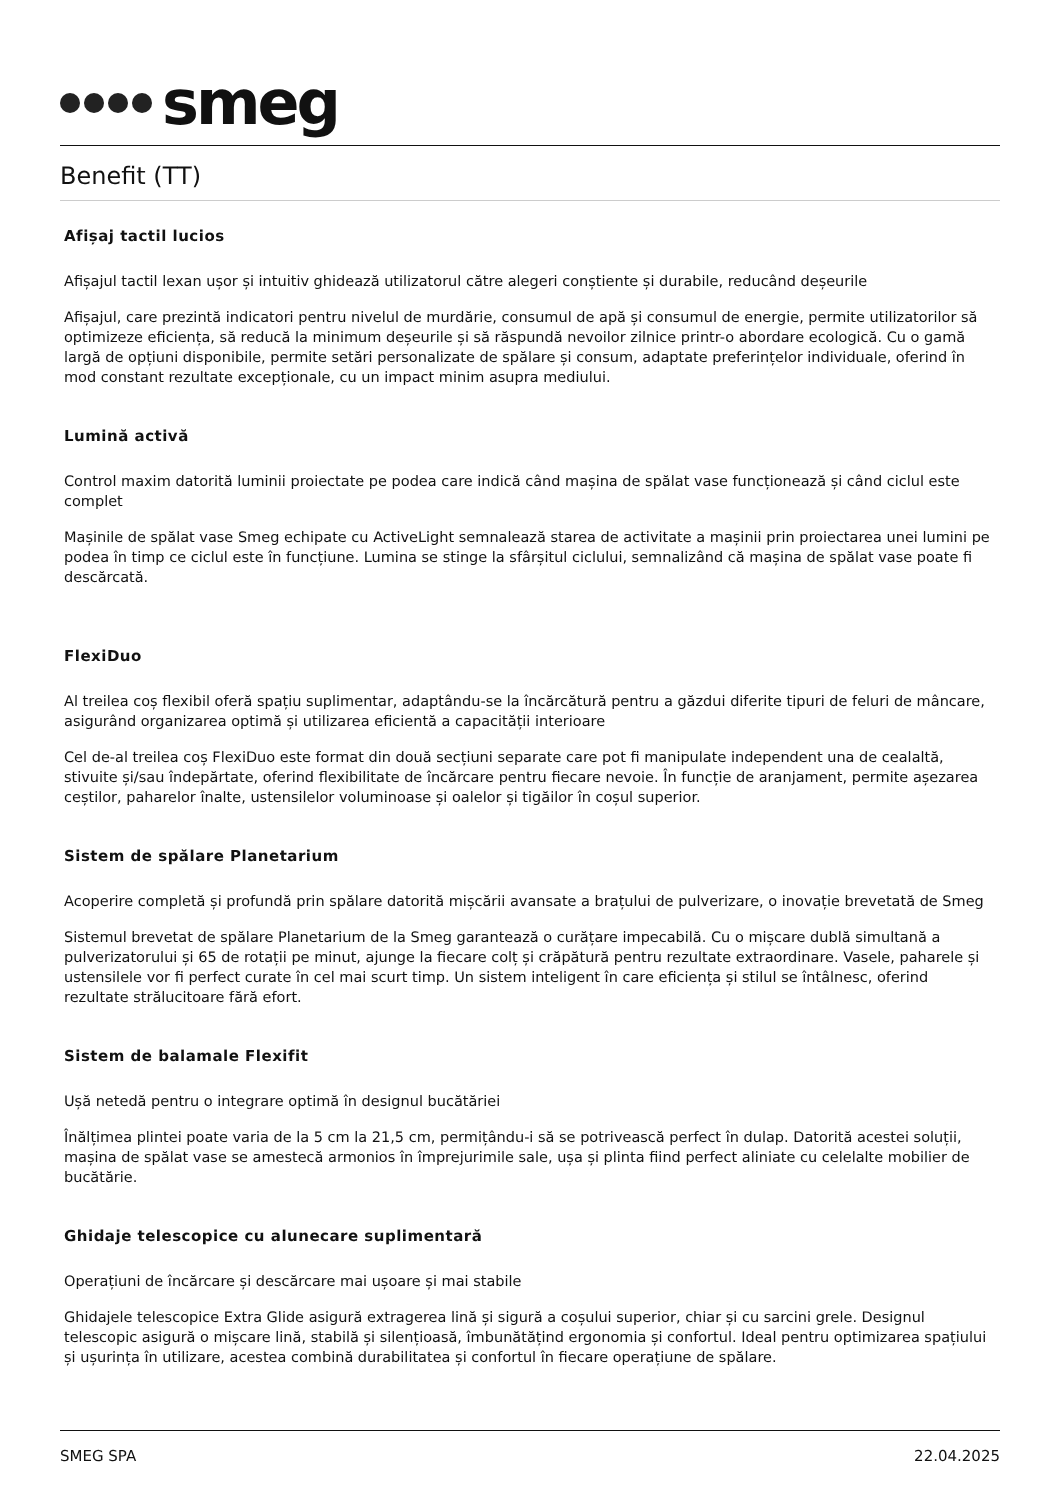smeg
Benefit (TT)
Afișaj tactil lucios
Afișajul tactil lexan ușor și intuitiv ghidează utilizatorul către alegeri conștiente și durabile, reducând deșeurile
Afișajul, care prezintă indicatori pentru nivelul de murdărie, consumul de apă și consumul de energie, permite utilizatorilor să optimizeze eficiența, să reducă la minimum deșeurile și să răspundă nevoilor zilnice printr-o abordare ecologică. Cu o gamă largă de opțiuni disponibile, permite setări personalizate de spălare și consum, adaptate preferințelor individuale, oferind în mod constant rezultate excepționale, cu un impact minim asupra mediului.
Lumină activă
Control maxim datorită luminii proiectate pe podea care indică când mașina de spălat vase funcționează și când ciclul este complet
Mașinile de spălat vase Smeg echipate cu ActiveLight semnalează starea de activitate a mașinii prin proiectarea unei lumini pe podea în timp ce ciclul este în funcțiune. Lumina se stinge la sfârșitul ciclului, semnalizând că mașina de spălat vase poate fi descărcată.
FlexiDuo
Al treilea coș flexibil oferă spațiu suplimentar, adaptându-se la încărcătură pentru a găzdui diferite tipuri de feluri de mâncare, asigurând organizarea optimă și utilizarea eficientă a capacității interioare
Cel de-al treilea coș FlexiDuo este format din două secțiuni separate care pot fi manipulate independent una de cealaltă, stivuite și/sau îndepărtate, oferind flexibilitate de încărcare pentru fiecare nevoie. În funcție de aranjament, permite așezarea ceștilor, paharelor înalte, ustensilelor voluminoase și oalelor și tigăilor în coșul superior.
Sistem de spălare Planetarium
Acoperire completă și profundă prin spălare datorită mișcării avansate a brațului de pulverizare, o inovație brevetată de Smeg
Sistemul brevetat de spălare Planetarium de la Smeg garantează o curățare impecabilă. Cu o mișcare dublă simultană a pulverizatorului și 65 de rotații pe minut, ajunge la fiecare colț și crăpătură pentru rezultate extraordinare. Vasele, paharele și ustensilele vor fi perfect curate în cel mai scurt timp. Un sistem inteligent în care eficiența și stilul se întâlnesc, oferind rezultate strălucitoare fără efort.
Sistem de balamale Flexifit
Ușă netedă pentru o integrare optimă în designul bucătăriei
Înălțimea plintei poate varia de la 5 cm la 21,5 cm, permițându-i să se potrivească perfect în dulap. Datorită acestei soluții, mașina de spălat vase se amestecă armonios în împrejurimile sale, ușa și plinta fiind perfect aliniate cu celelalte mobilier de bucătărie.
Ghidaje telescopice cu alunecare suplimentară
Operațiuni de încărcare și descărcare mai ușoare și mai stabile
Ghidajele telescopice Extra Glide asigură extragerea lină și sigură a coșului superior, chiar și cu sarcini grele. Designul telescopic asigură o mișcare lină, stabilă și silențioasă, îmbunătățind ergonomia și confortul. Ideal pentru optimizarea spațiului și ușurința în utilizare, acestea combină durabilitatea și confortul în fiecare operațiune de spălare.
SMEG SPA 22.04.2025